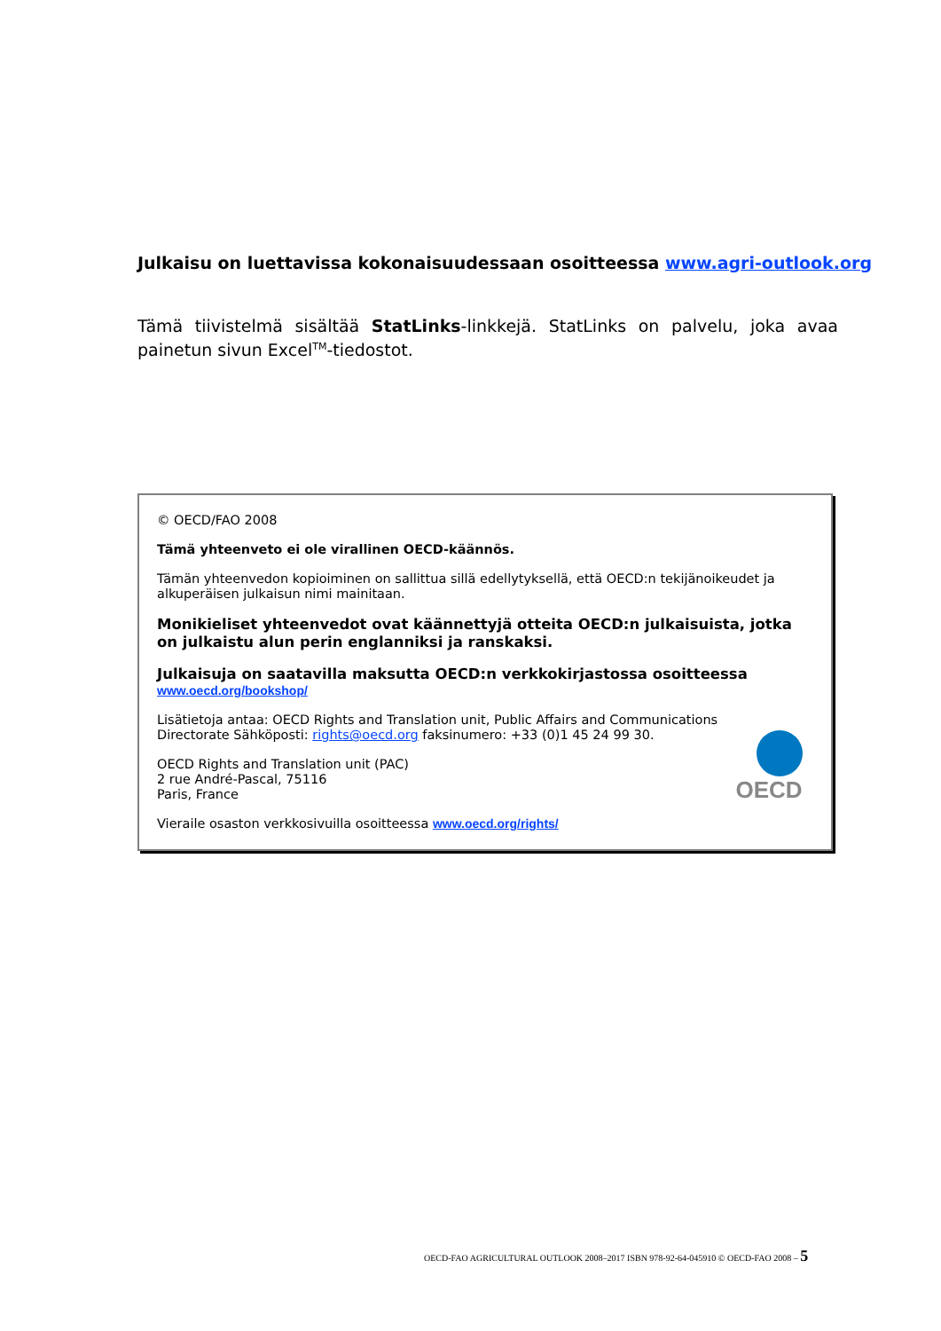Julkaisu on luettavissa kokonaisuudessaan osoitteessa www.agri-outlook.org
Tämä tiivistelmä sisältää StatLinks-linkkejä. StatLinks on palvelu, joka avaa painetun sivun Excel<sup>TM</sup>-tiedostot.
© OECD/FAO 2008
Tämä yhteenveto ei ole virallinen OECD-käännös.
Tämän yhteenvedon kopioiminen on sallittua sillä edellytyksellä, että OECD:n tekijänoikeudet ja alkuperäisen julkaisun nimi mainitaan.
Monikieliset yhteenvedot ovat käännettyjä otteita OECD:n julkaisuista, jotka on julkaistu alun perin englanniksi ja ranskaksi.
Julkaisuja on saatavilla maksutta OECD:n verkkokirjastossa osoitteessa
www.oecd.org/bookshop/
Lisätietoja antaa: OECD Rights and Translation unit, Public Affairs and Communications Directorate Sähköposti: rights@oecd.org faksinumero: +33 (0)1 45 24 99 30.
OECD Rights and Translation unit (PAC)
2 rue André-Pascal, 75116
Paris, France
Vieraile osaston verkkosivuilla osoitteessa www.oecd.org/rights/
OECD
OECD-FAO AGRICULTURAL OUTLOOK 2008–2017 ISBN 978-92-64-045910 © OECD-FAO 2008 – 5